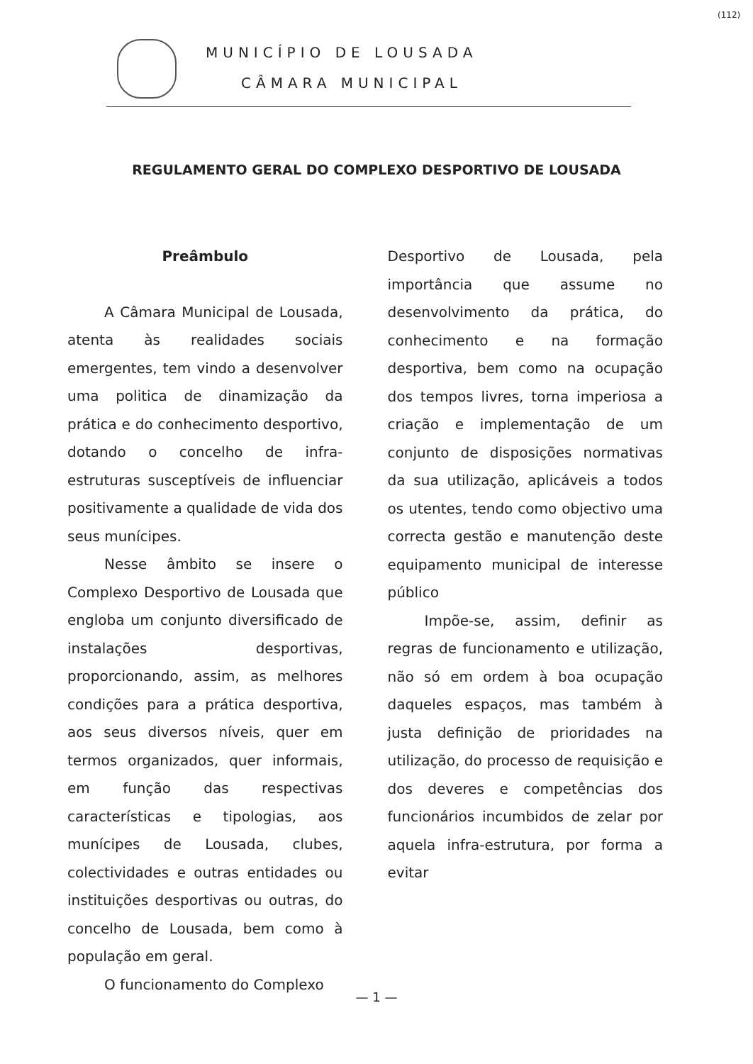MUNICÍPIO DE LOUSADA
CÂMARA MUNICIPAL
(112)
REGULAMENTO GERAL DO COMPLEXO DESPORTIVO DE LOUSADA
Preâmbulo
A Câmara Municipal de Lousada, atenta às realidades sociais emergentes, tem vindo a desenvolver uma politica de dinamização da prática e do conhecimento desportivo, dotando o concelho de infra-estruturas susceptíveis de influenciar positivamente a qualidade de vida dos seus munícipes.
Nesse âmbito se insere o Complexo Desportivo de Lousada que engloba um conjunto diversificado de instalações desportivas, proporcionando, assim, as melhores condições para a prática desportiva, aos seus diversos níveis, quer em termos organizados, quer informais, em função das respectivas características e tipologias, aos munícipes de Lousada, clubes, colectividades e outras entidades ou instituições desportivas ou outras, do concelho de Lousada, bem como à população em geral.
O funcionamento do Complexo
Desportivo de Lousada, pela importância que assume no desenvolvimento da prática, do conhecimento e na formação desportiva, bem como na ocupação dos tempos livres, torna imperiosa a criação e implementação de um conjunto de disposições normativas da sua utilização, aplicáveis a todos os utentes, tendo como objectivo uma correcta gestão e manutenção deste equipamento municipal de interesse público
Impõe-se, assim, definir as regras de funcionamento e utilização, não só em ordem à boa ocupação daqueles espaços, mas também à justa definição de prioridades na utilização, do processo de requisição e dos deveres e competências dos funcionários incumbidos de zelar por aquela infra-estrutura, por forma a evitar
— 1 —